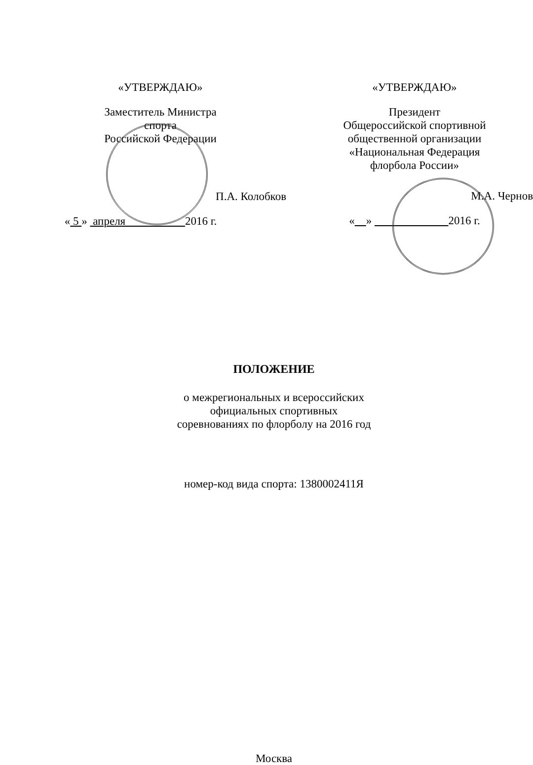«УТВЕРЖДАЮ»
Заместитель Министра
спорта
Российской Федерации
П.А. Колобков
« 5 » апреля 2016 г.
«УТВЕРЖДАЮ»
Президент
Общероссийской спортивной
общественной организации
«Национальная Федерация
флорбола России»
М.А. Чернов
« » 2016 г.
ПОЛОЖЕНИЕ
о межрегиональных и всероссийских
официальных спортивных
соревнованиях по флорболу на 2016 год
номер-код вида спорта: 1380002411Я
Москва